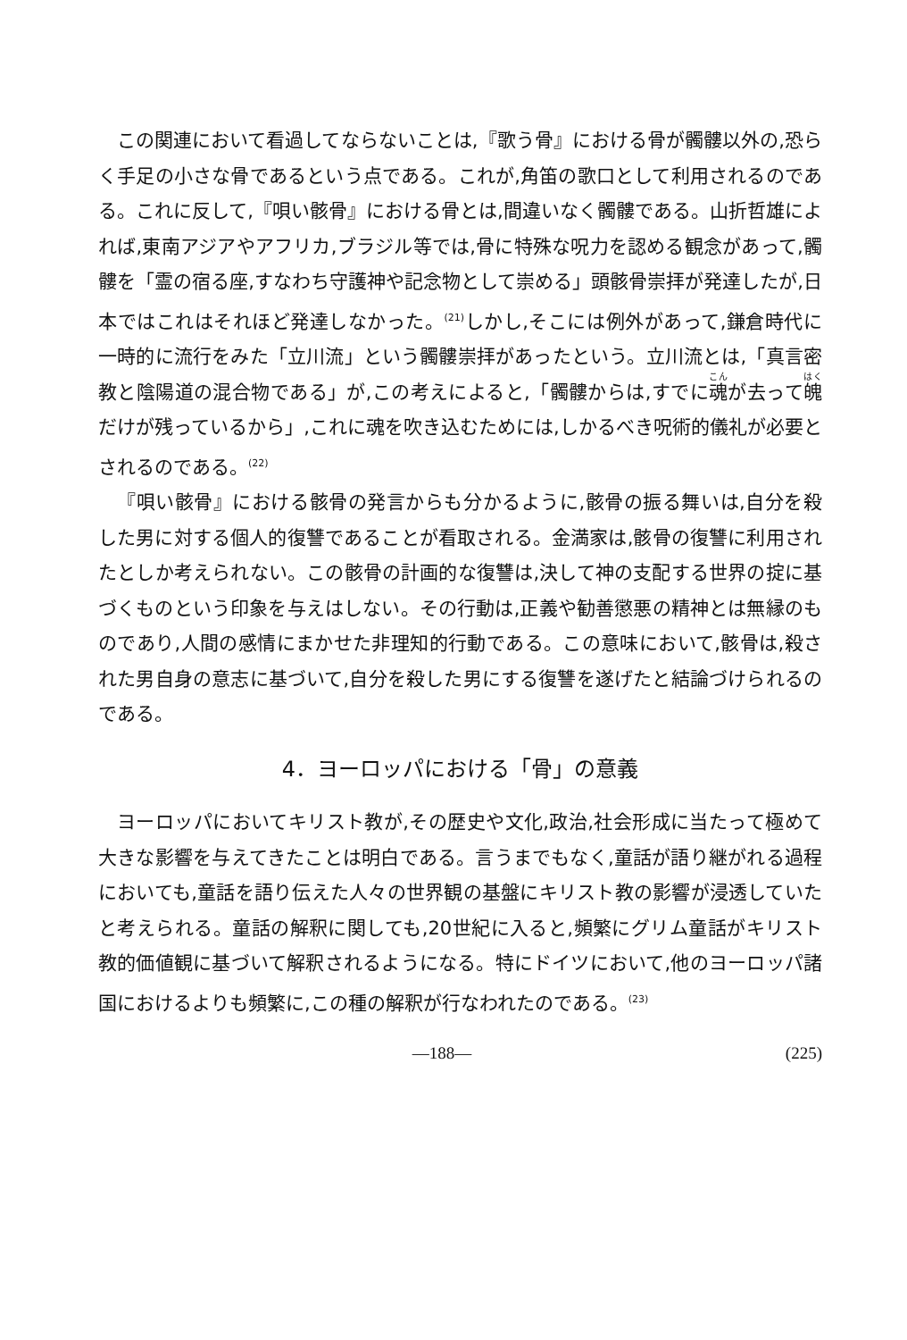この関連において看過してならないことは,『歌う骨』における骨が髑髏以外の,恐らく手足の小さな骨であるという点である。これが,角笛の歌口として利用されるのである。これに反して,『唄い骸骨』における骨とは,間違いなく髑髏である。山折哲雄によれば,東南アジアやアフリカ,ブラジル等では,骨に特殊な呪力を認める観念があって,髑髏を「霊の宿る座,すなわち守護神や記念物として崇める」頭骸骨崇拝が発達したが,日本ではこれはそれほど発達しなかった。<sup>(21)</sup>しかし,そこには例外があって,鎌倉時代に一時的に流行をみた「立川流」という髑髏崇拝があったという。立川流とは,「真言密教と陰陽道の混合物である」が,この考えによると,「髑髏からは,すでに魂が去って魄だけが残っているから」,これに魂を吹き込むためには,しかるべき呪術的儀礼が必要とされるのである。<sup>(22)</sup>
『唄い骸骨』における骸骨の発言からも分かるように,骸骨の振る舞いは,自分を殺した男に対する個人的復讐であることが看取される。金満家は,骸骨の復讐に利用されたとしか考えられない。この骸骨の計画的な復讐は,決して神の支配する世界の掟に基づくものという印象を与えはしない。その行動は,正義や勧善懲悪の精神とは無縁のものであり,人間の感情にまかせた非理知的行動である。この意味において,骸骨は,殺された男自身の意志に基づいて,自分を殺した男にする復讐を遂げたと結論づけられるのである。
4．ヨーロッパにおける「骨」の意義
ヨーロッパにおいてキリスト教が,その歴史や文化,政治,社会形成に当たって極めて大きな影響を与えてきたことは明白である。言うまでもなく,童話が語り継がれる過程においても,童話を語り伝えた人々の世界観の基盤にキリスト教の影響が浸透していたと考えられる。童話の解釈に関しても,20世紀に入ると,頻繁にグリム童話がキリスト教的価値観に基づいて解釈されるようになる。特にドイツにおいて,他のヨーロッパ諸国におけるよりも頻繁に,この種の解釈が行なわれたのである。<sup>(23)</sup>
—188— (225)